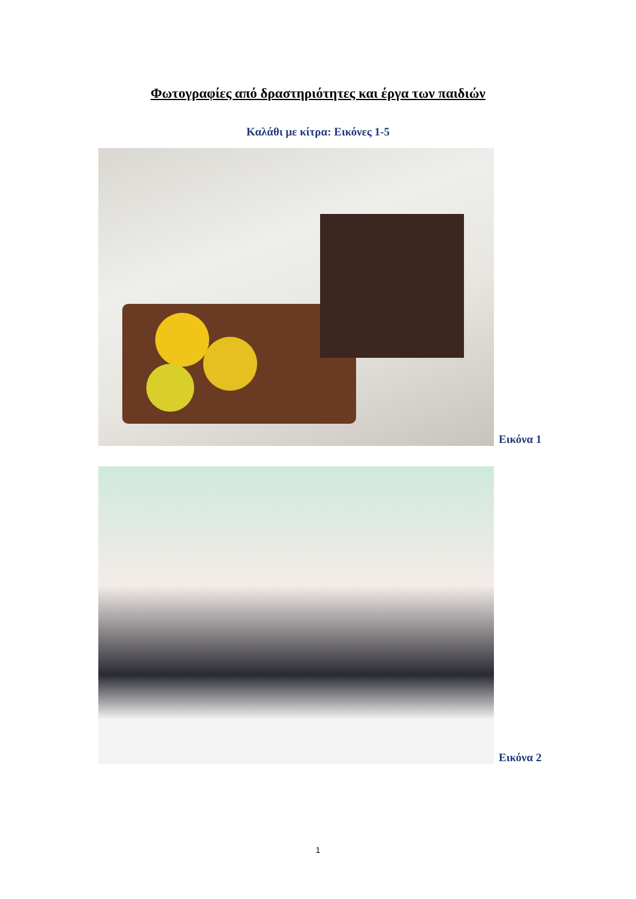Φωτογραφίες από δραστηριότητες και έργα των παιδιών
Καλάθι με κίτρα: Εικόνες 1-5
Εικόνα 1
Εικόνα 2
1